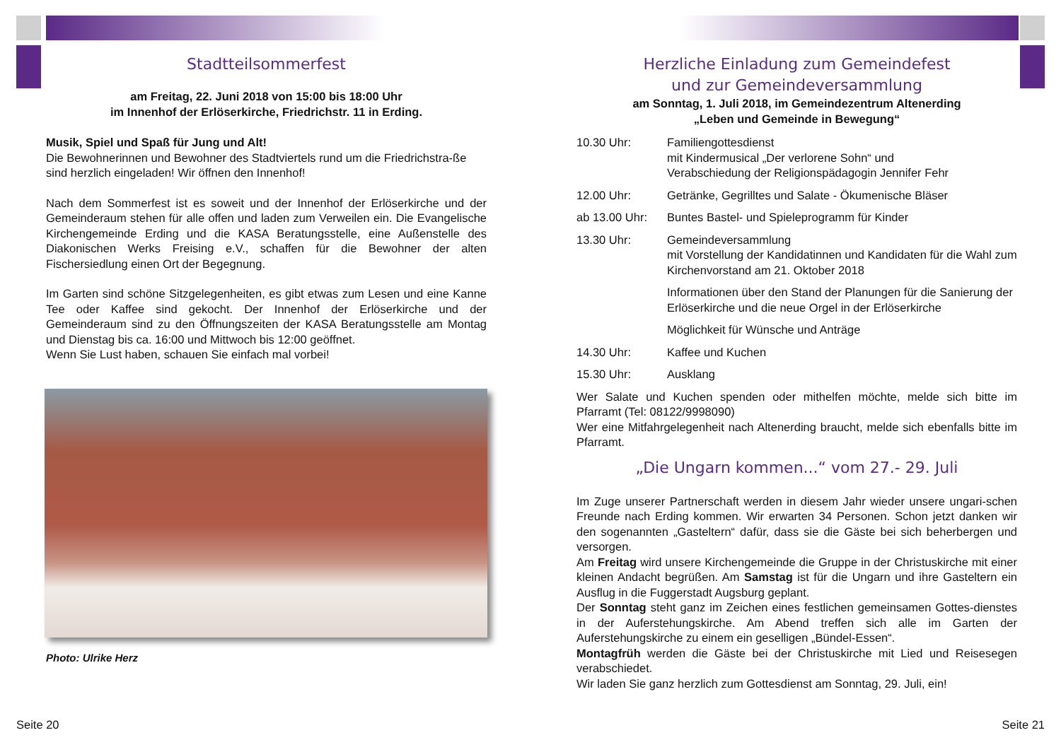Stadtteilsommerfest
am Freitag, 22. Juni 2018 von 15:00 bis 18:00 Uhr
im Innenhof der Erlöserkirche, Friedrichstr. 11 in Erding.
Musik, Spiel und Spaß für Jung und Alt!
Die Bewohnerinnen und Bewohner des Stadtviertels rund um die Friedrichstra-ße sind herzlich eingeladen! Wir öffnen den Innenhof!
Nach dem Sommerfest ist es soweit und der Innenhof der Erlöserkirche und der Gemeinderaum stehen für alle offen und laden zum Verweilen ein. Die Evangelische Kirchengemeinde Erding und die KASA Beratungsstelle, eine Außenstelle des Diakonischen Werks Freising e.V., schaffen für die Bewohner der alten Fischersiedlung einen Ort der Begegnung.
Im Garten sind schöne Sitzgelegenheiten, es gibt etwas zum Lesen und eine Kanne Tee oder Kaffee sind gekocht. Der Innenhof der Erlöserkirche und der Gemeinderaum sind zu den Öffnungszeiten der KASA Beratungsstelle am Montag und Dienstag bis ca. 16:00 und Mittwoch bis 12:00 geöffnet.
Wenn Sie Lust haben, schauen Sie einfach mal vorbei!
Photo: Ulrike Herz
Seite 20
Herzliche Einladung zum Gemeindefest
und zur Gemeindeversammlung
am Sonntag, 1. Juli 2018, im Gemeindezentrum Altenerding
„Leben und Gemeinde in Bewegung“
| 10.30 Uhr: | Familiengottesdienst mit Kindermusical „Der verlorene Sohn“ und Verabschiedung der Religionspädagogin Jennifer Fehr |
| 12.00 Uhr: | Getränke, Gegrilltes und Salate - Ökumenische Bläser |
| ab 13.00 Uhr: | Buntes Bastel- und Spieleprogramm für Kinder |
| 13.30 Uhr: | Gemeindeversammlung mit Vorstellung der Kandidatinnen und Kandidaten für die Wahl zum Kirchenvorstand am 21. Oktober 2018 |
| | Informationen über den Stand der Planungen für die Sanierung der Erlöserkirche und die neue Orgel in der Erlöserkirche |
| | Möglichkeit für Wünsche und Anträge |
| 14.30 Uhr: | Kaffee und Kuchen |
| 15.30 Uhr: | Ausklang |
Wer Salate und Kuchen spenden oder mithelfen möchte, melde sich bitte im Pfarramt (Tel: 08122/9998090)
Wer eine Mitfahrgelegenheit nach Altenerding braucht, melde sich ebenfalls bitte im Pfarramt.
„Die Ungarn kommen...“ vom 27.- 29. Juli
Im Zuge unserer Partnerschaft werden in diesem Jahr wieder unsere ungari-schen Freunde nach Erding kommen. Wir erwarten 34 Personen. Schon jetzt danken wir den sogenannten „Gasteltern“ dafür, dass sie die Gäste bei sich beherbergen und versorgen.
Am Freitag wird unsere Kirchengemeinde die Gruppe in der Christuskirche mit einer kleinen Andacht begrüßen. Am Samstag ist für die Ungarn und ihre Gasteltern ein Ausflug in die Fuggerstadt Augsburg geplant.
Der Sonntag steht ganz im Zeichen eines festlichen gemeinsamen Gottes-dienstes in der Auferstehungskirche. Am Abend treffen sich alle im Garten der Auferstehungskirche zu einem ein geselligen „Bündel-Essen“.
Montagfrüh werden die Gäste bei der Christuskirche mit Lied und Reisesegen verabschiedet.
Wir laden Sie ganz herzlich zum Gottesdienst am Sonntag, 29. Juli, ein!
Seite 21